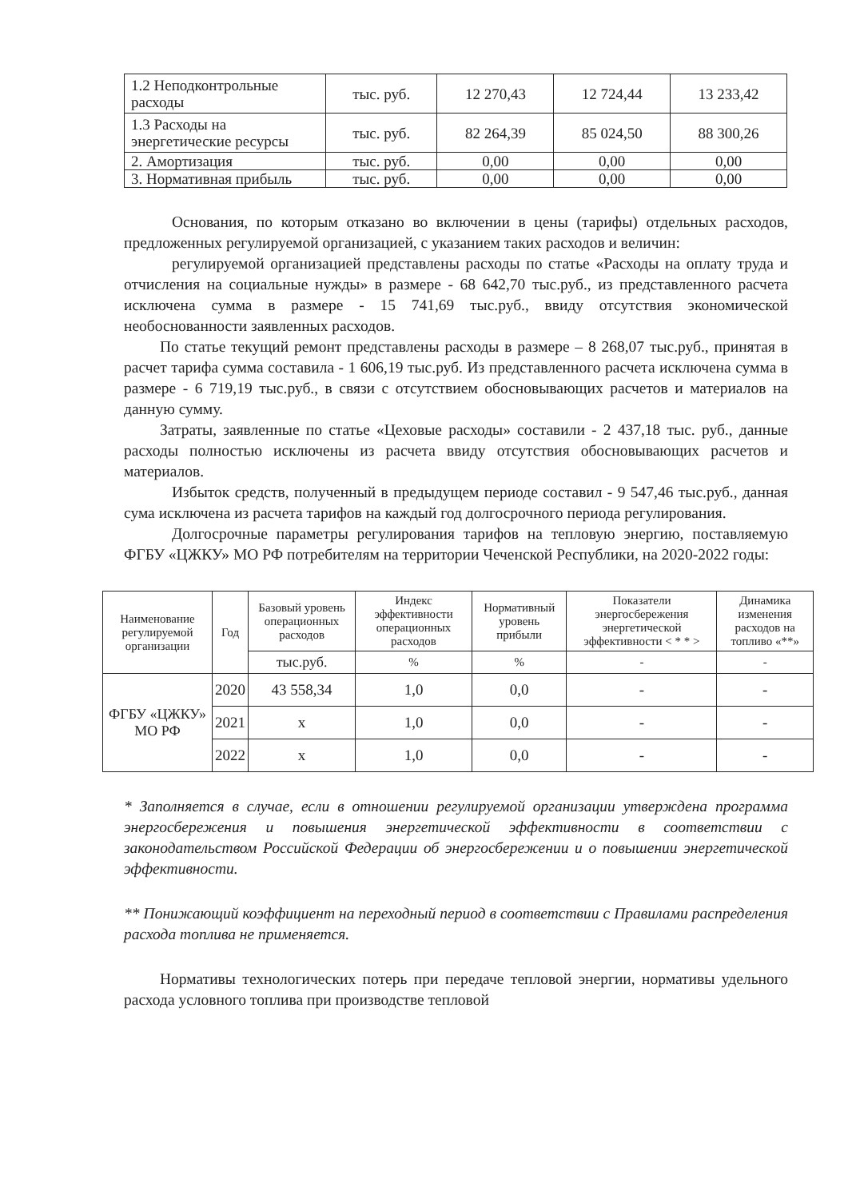| 1.2 Неподконтрольные расходы | тыс. руб. | 12 270,43 | 12 724,44 | 13 233,42 |
| 1.3 Расходы на энергетические ресурсы | тыс. руб. | 82 264,39 | 85 024,50 | 88 300,26 |
| 2. Амортизация | тыс. руб. | 0,00 | 0,00 | 0,00 |
| 3. Нормативная прибыль | тыс. руб. | 0,00 | 0,00 | 0,00 |
Основания, по которым отказано во включении в цены (тарифы) отдельных расходов, предложенных регулируемой организацией, с указанием таких расходов и величин:
регулируемой организацией представлены расходы по статье «Расходы на оплату труда и отчисления на социальные нужды» в размере - 68 642,70 тыс.руб., из представленного расчета исключена сумма в размере - 15 741,69 тыс.руб., ввиду отсутствия экономической необоснованности заявленных расходов.
По статье текущий ремонт представлены расходы в размере – 8 268,07 тыс.руб., принятая в расчет тарифа сумма составила - 1 606,19 тыс.руб. Из представленного расчета исключена сумма в размере - 6 719,19 тыс.руб., в связи с отсутствием обосновывающих расчетов и материалов на данную сумму.
Затраты, заявленные по статье «Цеховые расходы» составили - 2 437,18 тыс. руб., данные расходы полностью исключены из расчета ввиду отсутствия обосновывающих расчетов и материалов.
Избыток средств, полученный в предыдущем периоде составил - 9 547,46 тыс.руб., данная сума исключена из расчета тарифов на каждый год долгосрочного периода регулирования.
Долгосрочные параметры регулирования тарифов на тепловую энергию, поставляемую ФГБУ «ЦЖКУ» МО РФ потребителям на территории Чеченской Республики, на 2020-2022 годы:
| Наименование регулируемой организации | Год | Базовый уровень операционных расходов | Индекс эффективности операционных расходов | Нормативный уровень прибыли | Показатели энергосбережения энергетической эффективности < * * > | Динамика изменения расходов на топливо «**» |
| --- | --- | --- | --- | --- | --- | --- |
| | | тыс.руб. | % | % | - | - |
| ФГБУ «ЦЖКУ» МО РФ | 2020 | 43 558,34 | 1,0 | 0,0 | - | - |
| | 2021 | х | 1,0 | 0,0 | - | - |
| | 2022 | х | 1,0 | 0,0 | - | - |
* Заполняется в случае, если в отношении регулируемой организации утверждена программа энергосбережения и повышения энергетической эффективности в соответствии с законодательством Российской Федерации об энергосбережении и о повышении энергетической эффективности.
** Понижающий коэффициент на переходный период в соответствии с Правилами распределения расхода топлива не применяется.
Нормативы технологических потерь при передаче тепловой энергии, нормативы удельного расхода условного топлива при производстве тепловой